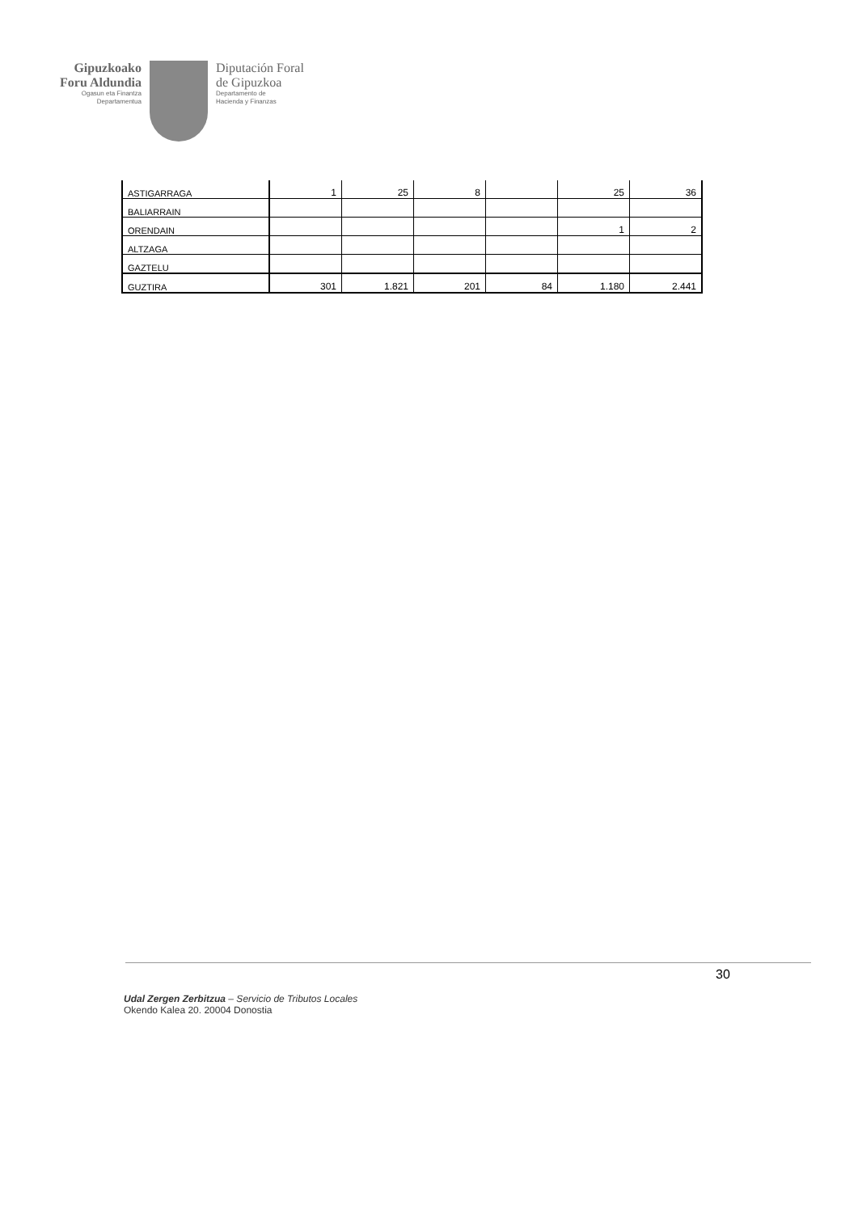Gipuzkoako
Foru Aldundia
Ogasun eta Finantza
Departamentua
Diputación Foral
de Gipuzkoa
Departamento de
Hacienda y Finanzas
| ASTIGARRAGA | 1 | 25 | 8 | | 25 | 36 |
| BALIARRAIN | | | | | | |
| ORENDAIN | | | | | 1 | 2 |
| ALTZAGA | | | | | | |
| GAZTELU | | | | | | |
| GUZTIRA | 301 | 1.821 | 201 | 84 | 1.180 | 2.441 |
30
Udal Zergen Zerbitzua – Servicio de Tributos Locales
Okendo Kalea 20. 20004 Donostia